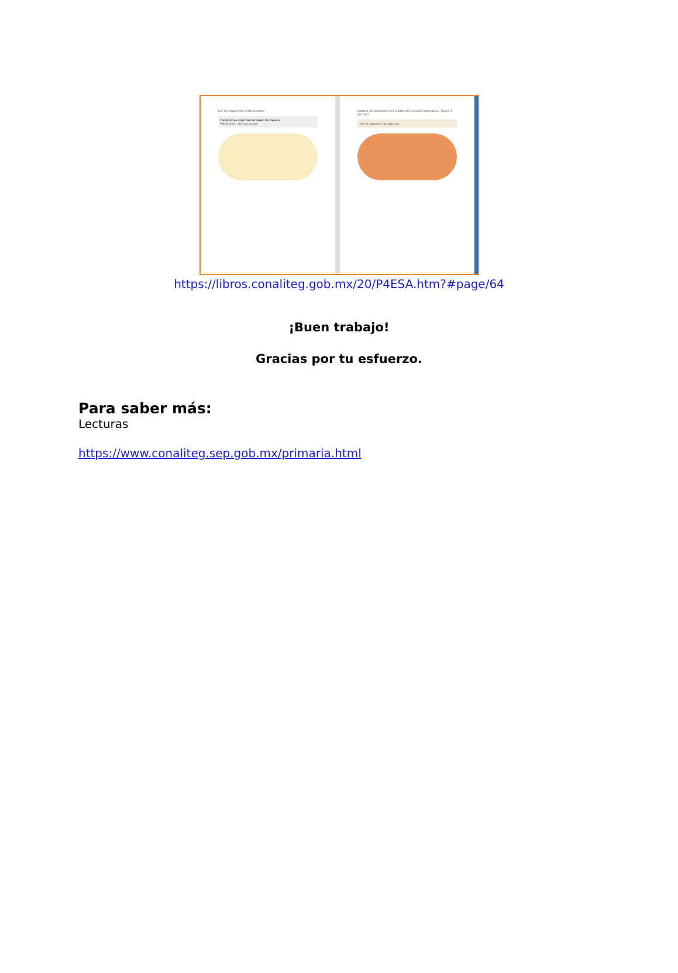Lee las siguientes instrucciones.
Campanas con cascarones de huevo
Materiales · Instrucciones
Cambia las oraciones del instructivo a modo imperativo. Sigue el ejemplo.
Lee el siguiente instructivo.
https://libros.conaliteg.gob.mx/20/P4ESA.htm?#page/64
¡Buen trabajo!
Gracias por tu esfuerzo.
Para saber más:
Lecturas
https://www.conaliteg.sep.gob.mx/primaria.html